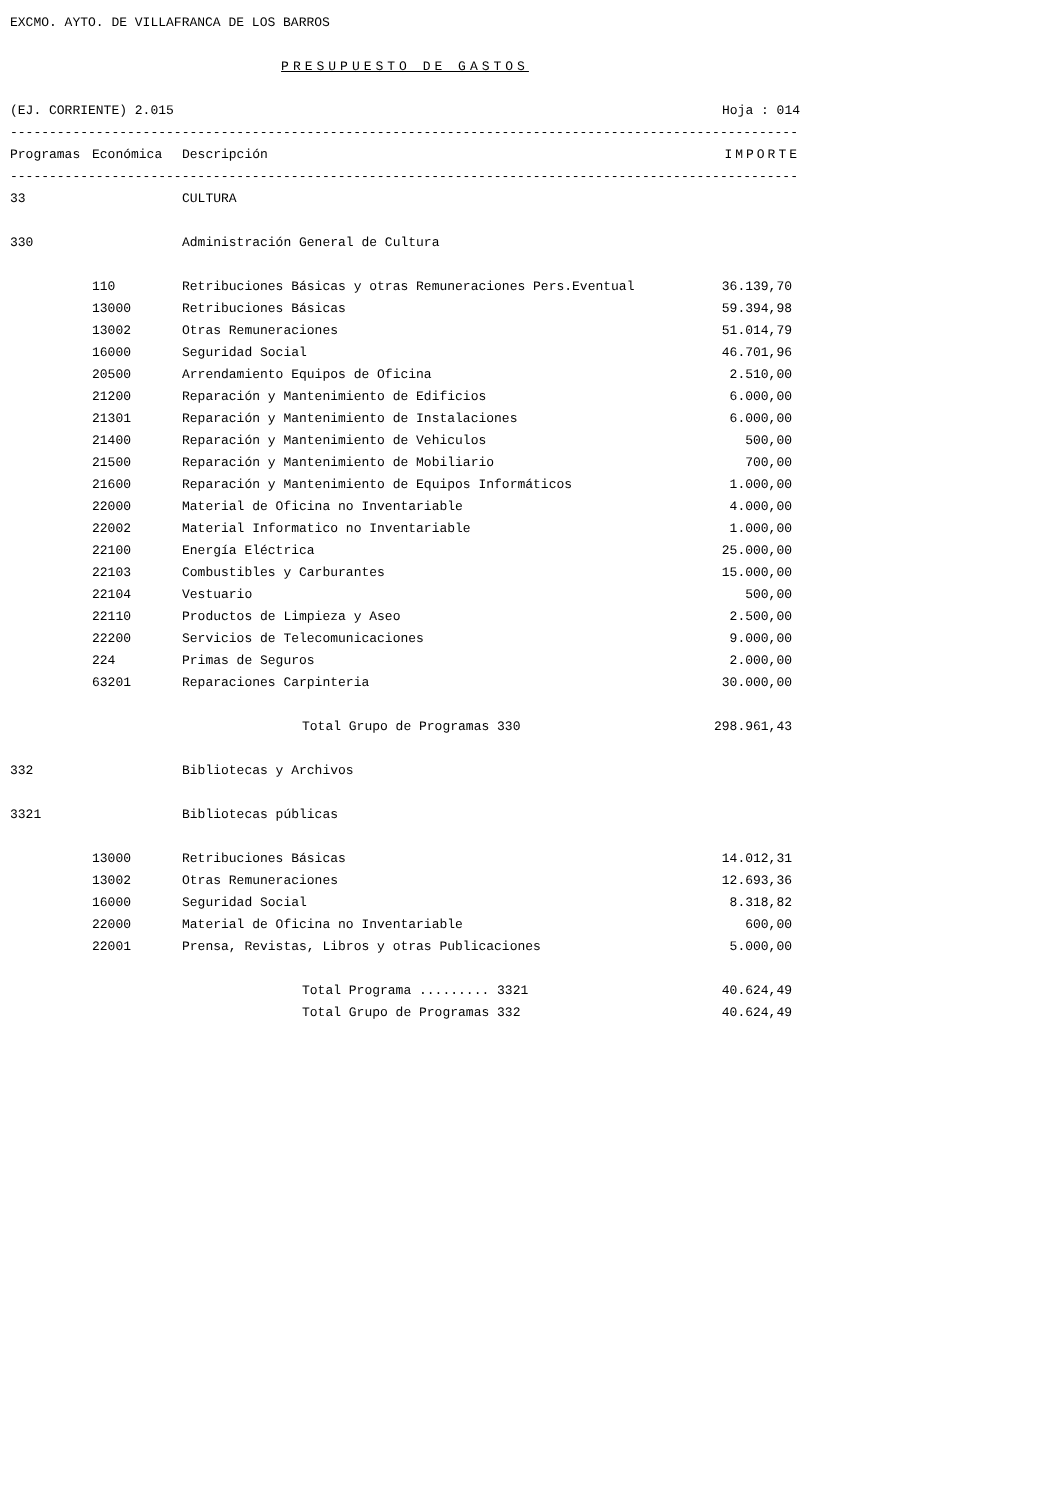EXCMO. AYTO. DE VILLAFRANCA DE LOS BARROS
PRESUPUESTO DE GASTOS
(EJ. CORRIENTE) 2.015
Hoja : 014
----------------------------------------------------------------------------------------------------------------------
| Programas | Económica | Descripción | IMPORTE |
| --- | --- | --- | --- |
----------------------------------------------------------------------------------------------------------------------
| 33 | | CULTURA | |
| 330 | | Administración General de Cultura | |
| | 110 | Retribuciones Básicas y otras Remuneraciones Pers.Eventual | 36.139,70 |
| | 13000 | Retribuciones Básicas | 59.394,98 |
| | 13002 | Otras Remuneraciones | 51.014,79 |
| | 16000 | Seguridad Social | 46.701,96 |
| | 20500 | Arrendamiento Equipos de Oficina | 2.510,00 |
| | 21200 | Reparación y Mantenimiento de Edificios | 6.000,00 |
| | 21301 | Reparación y Mantenimiento de Instalaciones | 6.000,00 |
| | 21400 | Reparación y Mantenimiento de Vehiculos | 500,00 |
| | 21500 | Reparación y Mantenimiento de Mobiliario | 700,00 |
| | 21600 | Reparación y Mantenimiento de Equipos Informáticos | 1.000,00 |
| | 22000 | Material de Oficina no Inventariable | 4.000,00 |
| | 22002 | Material Informatico no Inventariable | 1.000,00 |
| | 22100 | Energía Eléctrica | 25.000,00 |
| | 22103 | Combustibles y Carburantes | 15.000,00 |
| | 22104 | Vestuario | 500,00 |
| | 22110 | Productos de Limpieza y Aseo | 2.500,00 |
| | 22200 | Servicios de Telecomunicaciones | 9.000,00 |
| | 224 | Primas de Seguros | 2.000,00 |
| | 63201 | Reparaciones Carpinteria | 30.000,00 |
| | | Total Grupo de Programas 330 | 298.961,43 |
| 332 | | Bibliotecas y Archivos | |
| 3321 | | Bibliotecas públicas | |
| | 13000 | Retribuciones Básicas | 14.012,31 |
| | 13002 | Otras Remuneraciones | 12.693,36 |
| | 16000 | Seguridad Social | 8.318,82 |
| | 22000 | Material de Oficina no Inventariable | 600,00 |
| | 22001 | Prensa, Revistas, Libros y otras Publicaciones | 5.000,00 |
| | | Total Programa ......... 3321 | 40.624,49 |
| | | Total Grupo de Programas 332 | 40.624,49 |